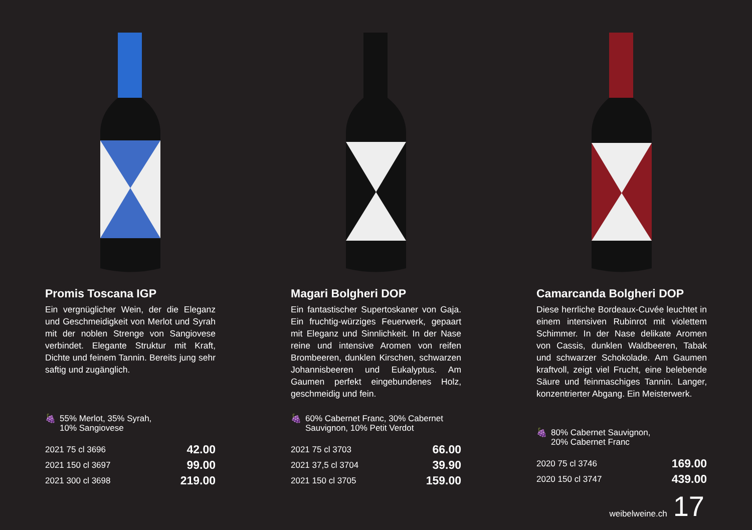Promis Toscana IGP
Ein vergnüglicher Wein, der die Eleganz und Geschmeidigkeit von Merlot und Syrah mit der noblen Strenge von Sangiovese verbindet. Elegante Struktur mit Kraft, Dichte und feinem Tannin. Bereits jung sehr saftig und zugänglich.
🍇 55% Merlot, 35% Syrah,
10% Sangiovese
| 2021 75 cl 3696 | 42.00 |
| 2021 150 cl 3697 | 99.00 |
| 2021 300 cl 3698 | 219.00 |
Magari Bolgheri DOP
Ein fantastischer Supertoskaner von Gaja. Ein fruchtig-würziges Feuerwerk, gepaart mit Eleganz und Sinnlichkeit. In der Nase reine und intensive Aromen von reifen Brombeeren, dunklen Kirschen, schwarzen Johannisbeeren und Eukalyptus. Am Gaumen perfekt eingebundenes Holz, geschmeidig und fein.
🍇 60% Cabernet Franc, 30% Cabernet
Sauvignon, 10% Petit Verdot
| 2021 75 cl 3703 | 66.00 |
| 2021 37,5 cl 3704 | 39.90 |
| 2021 150 cl 3705 | 159.00 |
Camarcanda Bolgheri DOP
Diese herrliche Bordeaux-Cuvée leuchtet in einem intensiven Rubinrot mit violettem Schimmer. In der Nase delikate Aromen von Cassis, dunklen Waldbeeren, Tabak und schwarzer Schokolade. Am Gaumen kraftvoll, zeigt viel Frucht, eine belebende Säure und feinmaschiges Tannin. Langer, konzentrierter Abgang. Ein Meisterwerk.
🍇 80% Cabernet Sauvignon,
20% Cabernet Franc
| 2020 75 cl 3746 | 169.00 |
| 2020 150 cl 3747 | 439.00 |
weibelweine.ch 17